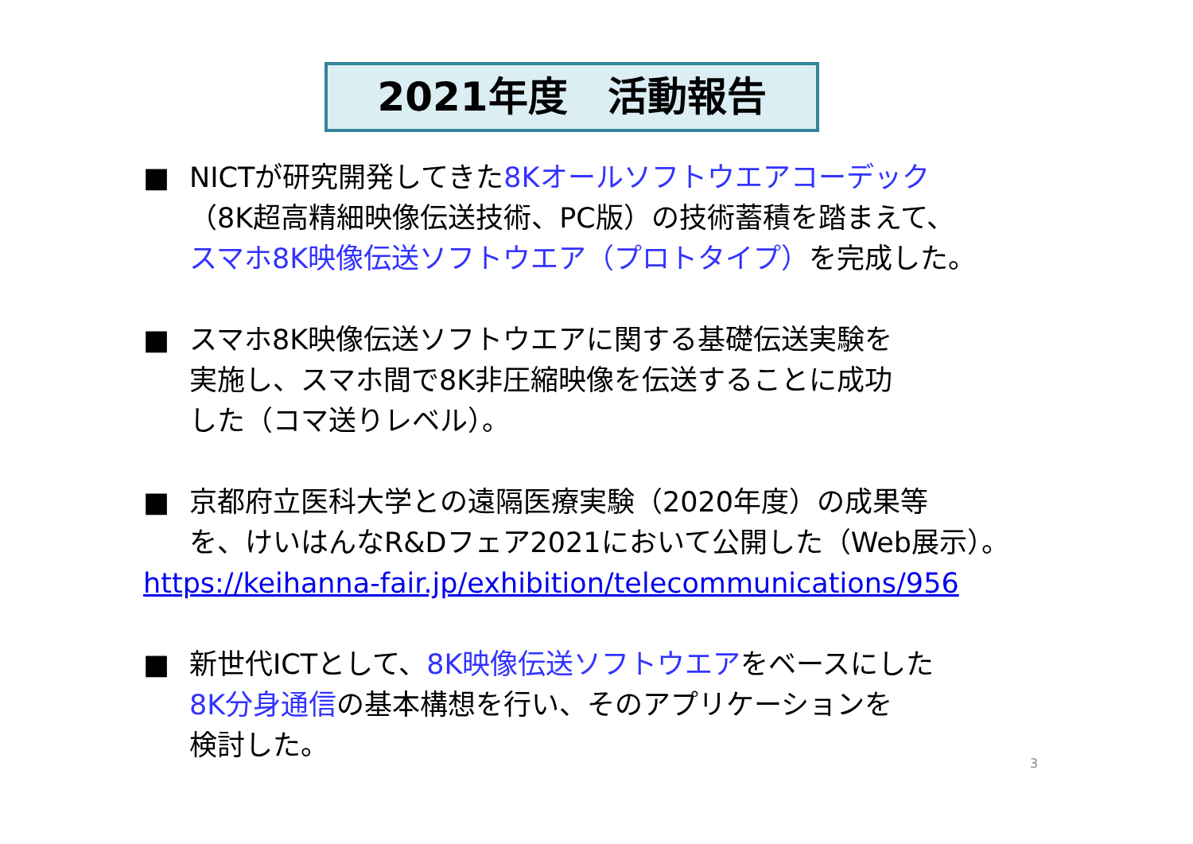2021年度　活動報告
■ NICTが研究開発してきた8Kオールソフトウエアコーデック
（8K超高精細映像伝送技術、PC版）の技術蓄積を踏まえて、
スマホ8K映像伝送ソフトウエア（プロトタイプ）を完成した。
■ スマホ8K映像伝送ソフトウエアに関する基礎伝送実験を
実施し、スマホ間で8K非圧縮映像を伝送することに成功
した（コマ送りレベル）。
■ 京都府立医科大学との遠隔医療実験（2020年度）の成果等
を、けいはんなR&Dフェア2021において公開した（Web展示）。
https://keihanna-fair.jp/exhibition/telecommunications/956
■ 新世代ICTとして、8K映像伝送ソフトウエアをベースにした
8K分身通信の基本構想を行い、そのアプリケーションを
検討した。
3